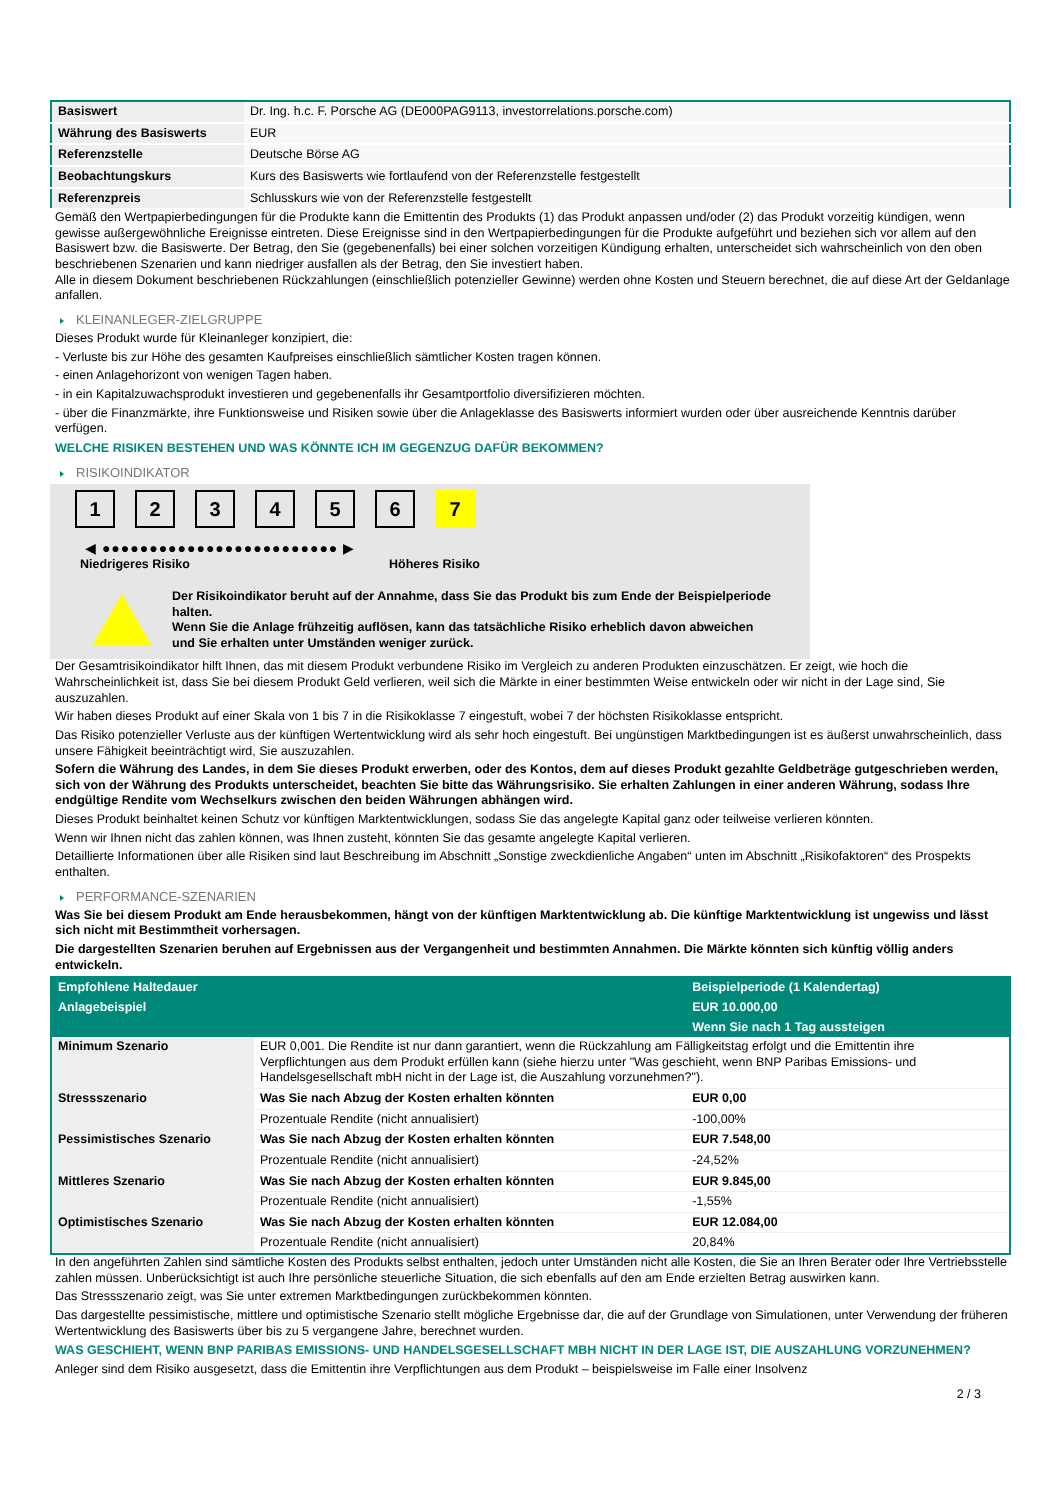| Basiswert | Dr. Ing. h.c. F. Porsche AG (DE000PAG9113, investorrelations.porsche.com) |
| Währung des Basiswerts | EUR |
| Referenzstelle | Deutsche Börse AG |
| Beobachtungskurs | Kurs des Basiswerts wie fortlaufend von der Referenzstelle festgestellt |
| Referenzpreis | Schlusskurs wie von der Referenzstelle festgestellt |
Gemäß den Wertpapierbedingungen für die Produkte kann die Emittentin des Produkts (1) das Produkt anpassen und/oder (2) das Produkt vorzeitig kündigen, wenn gewisse außergewöhnliche Ereignisse eintreten. Diese Ereignisse sind in den Wertpapierbedingungen für die Produkte aufgeführt und beziehen sich vor allem auf den Basiswert bzw. die Basiswerte. Der Betrag, den Sie (gegebenenfalls) bei einer solchen vorzeitigen Kündigung erhalten, unterscheidet sich wahrscheinlich von den oben beschriebenen Szenarien und kann niedriger ausfallen als der Betrag, den Sie investiert haben.
Alle in diesem Dokument beschriebenen Rückzahlungen (einschließlich potenzieller Gewinne) werden ohne Kosten und Steuern berechnet, die auf diese Art der Geldanlage anfallen.
KLEINANLEGER-ZIELGRUPPE
Dieses Produkt wurde für Kleinanleger konzipiert, die:
- Verluste bis zur Höhe des gesamten Kaufpreises einschließlich sämtlicher Kosten tragen können.
- einen Anlagehorizont von wenigen Tagen haben.
- in ein Kapitalzuwachsprodukt investieren und gegebenenfalls ihr Gesamtportfolio diversifizieren möchten.
- über die Finanzmärkte, ihre Funktionsweise und Risiken sowie über die Anlageklasse des Basiswerts informiert wurden oder über ausreichende Kenntnis darüber verfügen.
WELCHE RISIKEN BESTEHEN UND WAS KÖNNTE ICH IM GEGENZUG DAFÜR BEKOMMEN?
RISIKOINDIKATOR
1 2 3 4 5 6 7
◀ ●●●●●●●●●●●●●●●●●●●●●●●●● ▶
Niedrigeres Risiko Höheres Risiko
Der Risikoindikator beruht auf der Annahme, dass Sie das Produkt bis zum Ende der Beispielperiode halten.
Wenn Sie die Anlage frühzeitig auflösen, kann das tatsächliche Risiko erheblich davon abweichen und Sie erhalten unter Umständen weniger zurück.
Der Gesamtrisikoindikator hilft Ihnen, das mit diesem Produkt verbundene Risiko im Vergleich zu anderen Produkten einzuschätzen. Er zeigt, wie hoch die Wahrscheinlichkeit ist, dass Sie bei diesem Produkt Geld verlieren, weil sich die Märkte in einer bestimmten Weise entwickeln oder wir nicht in der Lage sind, Sie auszuzahlen.
Wir haben dieses Produkt auf einer Skala von 1 bis 7 in die Risikoklasse 7 eingestuft, wobei 7 der höchsten Risikoklasse entspricht.
Das Risiko potenzieller Verluste aus der künftigen Wertentwicklung wird als sehr hoch eingestuft. Bei ungünstigen Marktbedingungen ist es äußerst unwahrscheinlich, dass unsere Fähigkeit beeinträchtigt wird, Sie auszuzahlen.
Sofern die Währung des Landes, in dem Sie dieses Produkt erwerben, oder des Kontos, dem auf dieses Produkt gezahlte Geldbeträge gutgeschrieben werden, sich von der Währung des Produkts unterscheidet, beachten Sie bitte das Währungsrisiko. Sie erhalten Zahlungen in einer anderen Währung, sodass Ihre endgültige Rendite vom Wechselkurs zwischen den beiden Währungen abhängen wird.
Dieses Produkt beinhaltet keinen Schutz vor künftigen Marktentwicklungen, sodass Sie das angelegte Kapital ganz oder teilweise verlieren könnten.
Wenn wir Ihnen nicht das zahlen können, was Ihnen zusteht, könnten Sie das gesamte angelegte Kapital verlieren.
Detaillierte Informationen über alle Risiken sind laut Beschreibung im Abschnitt „Sonstige zweckdienliche Angaben“ unten im Abschnitt „Risikofaktoren“ des Prospekts enthalten.
PERFORMANCE-SZENARIEN
Was Sie bei diesem Produkt am Ende herausbekommen, hängt von der künftigen Marktentwicklung ab. Die künftige Marktentwicklung ist ungewiss und lässt sich nicht mit Bestimmtheit vorhersagen.
Die dargestellten Szenarien beruhen auf Ergebnissen aus der Vergangenheit und bestimmten Annahmen. Die Märkte könnten sich künftig völlig anders entwickeln.
| Empfohlene Haltedauer | | Beispielperiode (1 Kalendertag) |
| Anlagebeispiel | | EUR 10.000,00 |
| | | Wenn Sie nach 1 Tag aussteigen |
| Minimum Szenario | EUR 0,001. Die Rendite ist nur dann garantiert, wenn die Rückzahlung am Fälligkeitstag erfolgt und die Emittentin ihre Verpflichtungen aus dem Produkt erfüllen kann (siehe hierzu unter "Was geschieht, wenn BNP Paribas Emissions- und Handelsgesellschaft mbH nicht in der Lage ist, die Auszahlung vorzunehmen?"). | |
| Stressszenario | Was Sie nach Abzug der Kosten erhalten könnten | EUR 0,00 |
| | Prozentuale Rendite (nicht annualisiert) | -100,00% |
| Pessimistisches Szenario | Was Sie nach Abzug der Kosten erhalten könnten | EUR 7.548,00 |
| | Prozentuale Rendite (nicht annualisiert) | -24,52% |
| Mittleres Szenario | Was Sie nach Abzug der Kosten erhalten könnten | EUR 9.845,00 |
| | Prozentuale Rendite (nicht annualisiert) | -1,55% |
| Optimistisches Szenario | Was Sie nach Abzug der Kosten erhalten könnten | EUR 12.084,00 |
| | Prozentuale Rendite (nicht annualisiert) | 20,84% |
In den angeführten Zahlen sind sämtliche Kosten des Produkts selbst enthalten, jedoch unter Umständen nicht alle Kosten, die Sie an Ihren Berater oder Ihre Vertriebsstelle zahlen müssen. Unberücksichtigt ist auch Ihre persönliche steuerliche Situation, die sich ebenfalls auf den am Ende erzielten Betrag auswirken kann.
Das Stressszenario zeigt, was Sie unter extremen Marktbedingungen zurückbekommen könnten.
Das dargestellte pessimistische, mittlere und optimistische Szenario stellt mögliche Ergebnisse dar, die auf der Grundlage von Simulationen, unter Verwendung der früheren Wertentwicklung des Basiswerts über bis zu 5 vergangene Jahre, berechnet wurden.
WAS GESCHIEHT, WENN BNP PARIBAS EMISSIONS- UND HANDELSGESELLSCHAFT MBH NICHT IN DER LAGE IST, DIE AUSZAHLUNG VORZUNEHMEN?
Anleger sind dem Risiko ausgesetzt, dass die Emittentin ihre Verpflichtungen aus dem Produkt – beispielsweise im Falle einer Insolvenz
2 / 3